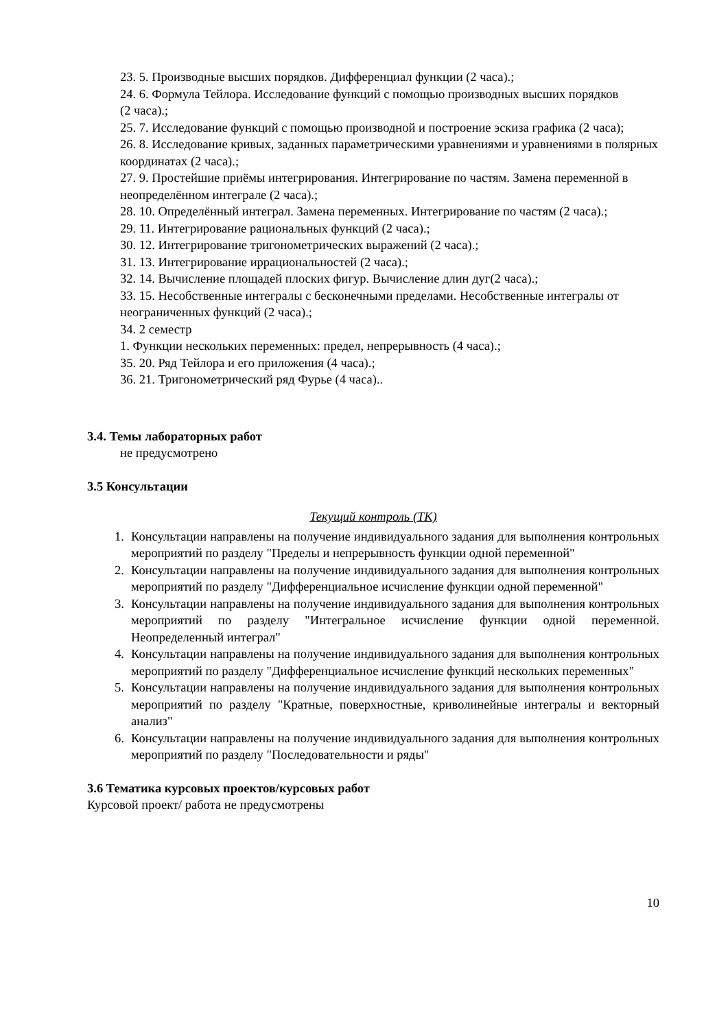23. 5. Производные высших порядков. Дифференциал функции (2 часа).;
24. 6. Формула Тейлора. Исследование функций с помощью производных высших порядков
(2 часа).;
25. 7. Исследование функций с помощью производной и построение эскиза графика (2 часа);
26. 8. Исследование кривых, заданных параметрическими уравнениями и уравнениями в полярных координатах (2 часа).;
27. 9. Простейшие приёмы интегрирования. Интегрирование по частям. Замена переменной в неопределённом интеграле (2 часа).;
28. 10. Определённый интеграл. Замена переменных. Интегрирование по частям (2 часа).;
29. 11. Интегрирование рациональных функций (2 часа).;
30. 12. Интегрирование тригонометрических выражений (2 часа).;
31. 13. Интегрирование иррациональностей (2 часа).;
32. 14. Вычисление площадей плоских фигур. Вычисление длин дуг(2 часа).;
33. 15. Несобственные интегралы с бесконечными пределами. Несобственные интегралы от неограниченных функций (2 часа).;
34. 2 семестр
1. Функции нескольких переменных: предел, непрерывность (4 часа).;
35. 20. Ряд Тейлора и его приложения (4 часа).;
36. 21. Тригонометрический ряд Фурье (4 часа)..
3.4. Темы лабораторных работ
не предусмотрено
3.5 Консультации
Текущий контроль (ТК)
1. Консультации направлены на получение индивидуального задания для выполнения контрольных мероприятий по разделу "Пределы и непрерывность функции одной переменной"
2. Консультации направлены на получение индивидуального задания для выполнения контрольных мероприятий по разделу "Дифференциальное исчисление функции одной переменной"
3. Консультации направлены на получение индивидуального задания для выполнения контрольных мероприятий по разделу "Интегральное исчисление функции одной переменной. Неопределенный интеграл"
4. Консультации направлены на получение индивидуального задания для выполнения контрольных мероприятий по разделу "Дифференциальное исчисление функций нескольких переменных"
5. Консультации направлены на получение индивидуального задания для выполнения контрольных мероприятий по разделу "Кратные, поверхностные, криволинейные интегралы и векторный анализ"
6. Консультации направлены на получение индивидуального задания для выполнения контрольных мероприятий по разделу "Последовательности и ряды"
3.6 Тематика курсовых проектов/курсовых работ
Курсовой проект/ работа не предусмотрены
10